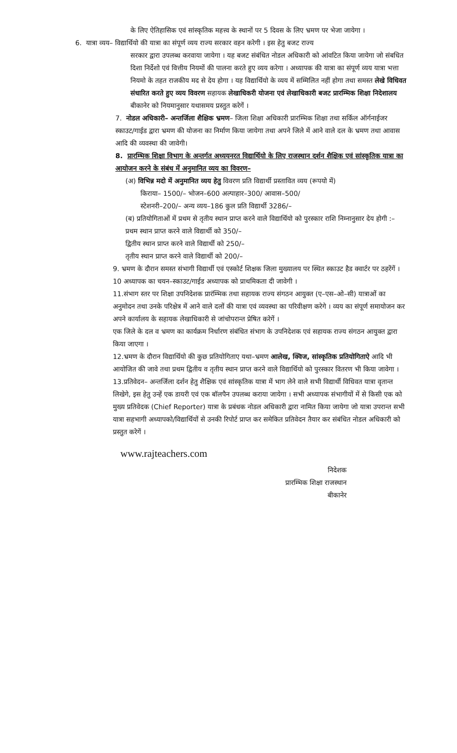के लिए ऐतिहासिक एवं सांस्कृतिक महत्त्व के स्थानों पर 5 दिवस के लिए भ्रमण पर भेजा जायेगा ।
6. यात्रा व्यय– विद्यार्थियो की यात्रा का संपूर्ण व्यय राज्य सरकार वहन करेगी । इस हेतु बजट राज्य
सरकार द्वारा उपलब्ध करवाया जायेगा । यह बजट संबंधित नोडल अधिकारी को आंवटित किया जायेगा जो संबधित दिशा निर्देशो एवं वित्तीय नियमों की पालना करते हुए व्यय करेगा । अध्यापक की यात्रा का संपूर्ण व्यय यात्रा भत्ता नियमो के तहत राजकीय मद से देय होगा । यह विद्यार्थियो के व्यय में सम्मिलित नहीं होगा तथा समस्त लेखे विधिवत संधारित करते हुए व्यय विवरण सहायक लेखाधिकरी योजना एवं लेखाधिकारी बजट प्रारम्भिक शिक्षा निदेशालय बीकानेर को नियमानुसार यथासमय प्रस्तुत करेगें ।
7. नोडल अधिकारी– अन्तर्जिला शैक्षिक भ्रमण– जिला शिक्षा अधिकारी प्रारम्भिक शिक्षा तथा सर्किल ऑर्गनाईजर स्काउट/गाईड द्वारा भ्रमण की योजना का निर्माण किया जायेगा तथा अपने जिले में आने वाले दल के भ्रमण तथा आवास आदि की व्यवस्था की जावेगी।
8. प्रारम्भिक शिक्षा विभाग के अन्तर्गत अध्ययनरत विद्यार्थियो के लिए राजस्थान दर्शन शैक्षिक एवं सांस्कृतिक यात्रा का आयोजन करने के संबंध में अनुमानित व्यय का विवरण–
(अ) विभिन्न मदो में अनुमानित व्यय हेतु विवरण प्रति विद्यार्थी प्रस्तावित व्यय (रूपयो में)
किराया– 1500/– भोजन–600 अल्पाहार–300/ आवास–500/
स्टेशनरी–200/– अन्य व्यय–186 कुल प्रति विद्यार्थी 3286/–
(ब) प्रतियोगिताओं में प्रथम से तृतीय स्थान प्राप्त करने वाले विद्यार्थियो को पुरस्कार राशि निम्नानुसार देय होगी :–
प्रथम स्थान प्राप्त करने वाले विद्यार्थी को 350/–
द्वितीय स्थान प्राप्त करने वाले विद्यार्थी को 250/–
तृतीय स्थान प्राप्त करने वाले विद्यार्थी को 200/–
9. भ्रमण के दौरान समस्त संभागी विद्यार्थी एवं एस्कोर्ट शिक्षक जिला मुख्यालय पर स्थित स्काउट हैड क्वार्टर पर ठहरेंगें ।
10 अध्यापक का चयन–स्काउट/गाईड अध्यापक को प्राथमिकता दी जावेगी ।
11.संभाग स्तर पर शिक्षा उपनिदेशक प्रारंम्भिक तथा सहायक राज्य संगठन आयुक्त (ए–एस–ओ–सी) यात्राओं का अनुमोदन तथा उनके परिक्षेत्र में आने वाले दलों की यात्रा एवं व्यवस्था का परिवीक्षण करेगे । व्यय का संपूर्ण समायोजन कर अपने कार्यालय के सहायक लेखाधिकारी से जांचोपरान्त प्रेषित करेगें ।
एक जिले के दल व भ्रमण का कार्यक्रम निर्धारण संबंधित संभाग के उपनिदेशक एवं सहायक राज्य संगठन आयुक्त द्वारा किया जाएगा ।
12.भ्रमण के दौरान विद्यार्थियो की कुछ प्रतियोगिताए यथा–भ्रमण आलेख, क्विज, सांस्कृतिक प्रतियोगिताऐ आदि भी आयोजित की जावे तथा प्रथम द्वितीय व तृतीय स्थान प्राप्त करने वाले विद्यार्थियो को पुरस्कार वितरण भी किया जावेगा ।
13.प्रतिवेदन– अन्तर्जिला दर्शन हेतु शैक्षिक एवं सांस्कृतिक यात्रा में भाग लेने वाले सभी विद्यार्थी विधिवत यात्रा वृतान्त लिखेगे, इस हेतु उन्हें एक डायरी एवं एक बॉलपैन उपलब्ध कराया जायेगा । सभी अध्यापक संभागीयों में से किसी एक को मुख्य प्रतिवेदक (Chief Reporter) यात्रा के प्रबंधक नोडल अधिकारी द्वारा नामित किया जायेगा जो यात्रा उपरान्त सभी यात्रा सहभागी अध्यापको/विद्यार्थियों से उनकी रिपोर्ट प्राप्त कर समेकित प्रतिवेदन तैयार कर संबंधित नोडल अधिकारी को प्रस्तुत करेगें ।
www.rajteachers.com
निदेशक
प्रारम्भिक शिक्षा राजस्थान
बीकानेर